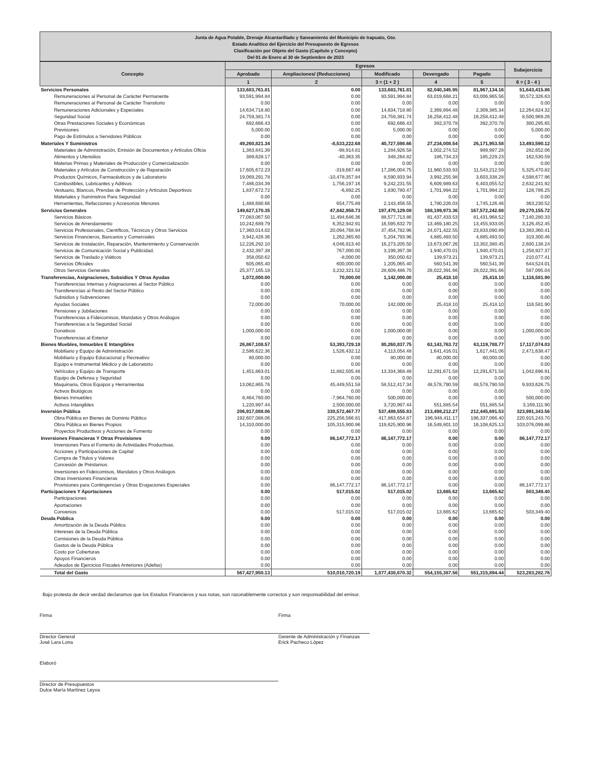Junta de Agua Potable, Drenaje Alcantarillado y Saneamiento del Municipio de Irapuato, Gto.
Estado Analítico del Ejercicio del Presupuesto de Egresos
Clasificación por Objeto del Gasto (Capítulo y Concepto)
Del 01 de Enero al 30 de Septiembre de 2023
| Concepto | Egresos | | | | | Subejercicio |
| --- | --- | --- | --- | --- | --- | --- |
| | Aprobado | Ampliaciones/ (Reducciones) | Modificado | Devengado | Pagado | |
| | 1 | 2 | 3 = (1 + 2 ) | 4 | 5 | 6 = ( 3 - 4 ) |
| Servicios Personales | 133,683,761.81 | 0.00 | 133,683,761.81 | 82,040,345.95 | 81,967,134.16 | 51,643,415.86 |
| Remuneraciones al Personal de Carácter Permanente | 93,591,994.84 | 0.00 | 93,591,994.84 | 63,019,668.21 | 63,006,965.56 | 30,572,326.63 |
| Remuneraciones al Personal de Carácter Transitorio | 0.00 | 0.00 | 0.00 | 0.00 | 0.00 | 0.00 |
| Remuneraciones Adicionales y Especiales | 14,634,718.80 | 0.00 | 14,634,718.80 | 2,369,894.48 | 2,309,385.34 | 12,264,824.32 |
| Seguridad Social | 24,759,381.74 | 0.00 | 24,759,381.74 | 16,258,412.48 | 16,258,412.48 | 8,500,969.26 |
| Otras Prestaciones Sociales y Económicas | 692,666.43 | 0.00 | 692,666.43 | 392,370.78 | 392,370.78 | 300,295.65 |
| Previsiones | 5,000.00 | 0.00 | 5,000.00 | 0.00 | 0.00 | 5,000.00 |
| Pago de Estímulos a Servidores Públicos | 0.00 | 0.00 | 0.00 | 0.00 | 0.00 | 0.00 |
| Materiales Y Suministros | 49,260,821.34 | -8,533,222.68 | 40,727,598.66 | 27,234,008.54 | 26,171,953.58 | 13,493,590.12 |
| Materiales de Administración, Emisión de Documentos y Artículos Oficia | 1,383,841.39 | -98,914.81 | 1,284,926.58 | 1,002,274.52 | 989,997.28 | 282,652.06 |
| Alimentos y Utensilios | 389,628.17 | -40,363.35 | 349,264.82 | 186,734.23 | 185,229.23 | 162,530.59 |
| Materias Primas y Materiales de Producción y Comercialización | 0.00 | 0.00 | 0.00 | 0.00 | 0.00 | 0.00 |
| Materiales y Artículos de Construcción y de Reparación | 17,605,672.23 | -319,667.48 | 17,286,004.75 | 11,960,533.93 | 11,543,212.59 | 5,325,470.82 |
| Productos Químicos, Farmacéuticos y de Laboratorio | 19,069,291.78 | -10,478,357.84 | 8,590,933.94 | 3,992,255.98 | 3,603,338.28 | 4,598,677.96 |
| Combustibles, Lubricantes y Aditivos | 7,486,034.39 | 1,756,197.16 | 9,242,231.55 | 6,609,989.63 | 6,403,055.52 | 2,632,241.92 |
| Vestuario, Blancos, Prendas de Protección y Artículos Deportivos | 1,837,672.72 | -6,892.25 | 1,830,780.47 | 1,701,994.22 | 1,701,994.22 | 128,786.25 |
| Materiales y Suministros Para Seguridad | 0.00 | 0.00 | 0.00 | 0.00 | 0.00 | 0.00 |
| Herramientas, Refacciones y Accesorios Menores | 1,488,680.66 | 654,775.89 | 2,143,456.55 | 1,780,226.03 | 1,745,126.46 | 363,230.52 |
| Servicios Generales | 149,627,170.35 | 47,842,958.73 | 197,470,129.08 | 168,199,973.36 | 167,572,242.68 | 29,270,155.72 |
| Servicios Básicos | 77,083,067.50 | 11,494,646.36 | 88,577,713.86 | 81,437,433.53 | 81,431,968.52 | 7,140,280.33 |
| Servicios de Arrendamiento | 10,242,689.79 | 6,352,942.91 | 16,595,632.70 | 13,469,180.25 | 13,455,933.05 | 3,126,452.45 |
| Servicios Profesionales, Científicos, Técnicos y Otros Servicios | 17,360,014.02 | 20,094,768.94 | 37,454,782.96 | 24,071,422.55 | 23,833,090.89 | 13,383,360.41 |
| Servicios Financieros, Bancarios y Comerciales | 3,942,428.36 | 1,262,365.60 | 5,204,793.96 | 4,885,493.50 | 4,885,493.50 | 319,300.46 |
| Servicios de Instalación, Reparación, Mantenimiento y Conservación | 12,226,292.10 | 4,046,913.40 | 16,273,205.50 | 13,673,067.26 | 13,302,380.45 | 2,600,138.24 |
| Servicios de Comunicación Social y Publicidad. | 2,432,397.38 | 767,000.00 | 3,199,397.38 | 1,940,470.01 | 1,940,470.01 | 1,258,927.37 |
| Servicios de Traslado y Viáticos | 358,050.62 | -8,000.00 | 350,050.62 | 139,973.21 | 139,973.21 | 210,077.41 |
| Servicios Oficiales | 605,065.40 | 600,000.00 | 1,205,065.40 | 560,541.39 | 560,541.39 | 644,524.01 |
| Otros Servicios Generales | 25,377,165.18 | 3,232,321.52 | 28,609,486.70 | 28,022,391.66 | 28,022,391.66 | 587,095.04 |
| Transferencias, Asignaciones, Subsidios Y Otras Ayudas | 1,072,000.00 | 70,000.00 | 1,142,000.00 | 25,418.10 | 25,418.10 | 1,116,581.90 |
| Transferencias Internas y Asignaciones al Sector Público | 0.00 | 0.00 | 0.00 | 0.00 | 0.00 | 0.00 |
| Transferencias al Resto del Sector Público | 0.00 | 0.00 | 0.00 | 0.00 | 0.00 | 0.00 |
| Subsidios y Subvenciones | 0.00 | 0.00 | 0.00 | 0.00 | 0.00 | 0.00 |
| Ayudas Sociales | 72,000.00 | 70,000.00 | 142,000.00 | 25,418.10 | 25,418.10 | 116,581.90 |
| Pensiones y Jubilaciones | 0.00 | 0.00 | 0.00 | 0.00 | 0.00 | 0.00 |
| Transferencias a Fideicomisos, Mandatos y Otros Análogos | 0.00 | 0.00 | 0.00 | 0.00 | 0.00 | 0.00 |
| Transferencias a la Seguridad Social | 0.00 | 0.00 | 0.00 | 0.00 | 0.00 | 0.00 |
| Donativos | 1,000,000.00 | 0.00 | 1,000,000.00 | 0.00 | 0.00 | 1,000,000.00 |
| Transferencias al Exterior | 0.00 | 0.00 | 0.00 | 0.00 | 0.00 | 0.00 |
| Bienes Muebles, Inmuebles E Intangibles | 26,867,108.57 | 53,393,729.18 | 80,260,837.75 | 63,143,763.72 | 63,119,788.77 | 17,117,074.03 |
| Mobiliario y Equipo de Administración | 2,586,622.36 | 1,526,432.12 | 4,113,054.48 | 1,641,416.01 | 1,617,441.06 | 2,471,638.47 |
| Mobiliario y Equipo Educacional y Recreativo | 80,000.00 | 0.00 | 80,000.00 | 80,000.00 | 80,000.00 | 0.00 |
| Equipo e Instrumental Médico y de Laboratorio | 0.00 | 0.00 | 0.00 | 0.00 | 0.00 | 0.00 |
| Vehículos y Equipo de Transporte | 1,451,863.01 | 11,882,505.48 | 13,334,368.49 | 12,291,671.58 | 12,291,671.58 | 1,042,696.91 |
| Equipo de Defensa y Seguridad | 0.00 | 0.00 | 0.00 | 0.00 | 0.00 | 0.00 |
| Maquinaria, Otros Equipos y Herramientas | 13,062,865.76 | 45,449,551.58 | 58,512,417.34 | 48,578,790.59 | 48,578,790.59 | 9,933,626.75 |
| Activos Biológicos | 0.00 | 0.00 | 0.00 | 0.00 | 0.00 | 0.00 |
| Bienes Inmuebles | 8,464,760.00 | -7,964,760.00 | 500,000.00 | 0.00 | 0.00 | 500,000.00 |
| Activos Intangibles | 1,220,997.44 | 2,500,000.00 | 3,720,997.44 | 551,885.54 | 551,885.54 | 3,169,111.90 |
| Inversión Pública | 206,917,088.06 | 330,572,467.77 | 537,489,555.83 | 213,498,212.27 | 212,445,691.53 | 323,991,343.56 |
| Obra Pública en Bienes de Dominio Público | 192,607,088.06 | 225,256,566.81 | 417,863,654.87 | 196,948,411.17 | 196,337,066.40 | 220,915,243.70 |
| Obra Pública en Bienes Propios | 14,310,000.00 | 105,315,900.96 | 119,625,900.96 | 16,549,801.10 | 16,108,625.13 | 103,076,099.86 |
| Proyectos Productivos y Acciones de Fomento | 0.00 | 0.00 | 0.00 | 0.00 | 0.00 | 0.00 |
| Inversiones Financieras Y Otras Provisiones | 0.00 | 86,147,772.17 | 86,147,772.17 | 0.00 | 0.00 | 86,147,772.17 |
| Inversiones Para el Fomento de Actividades Productivas. | 0.00 | 0.00 | 0.00 | 0.00 | 0.00 | 0.00 |
| Acciones y Participaciones de Capital | 0.00 | 0.00 | 0.00 | 0.00 | 0.00 | 0.00 |
| Compra de Títulos y Valores | 0.00 | 0.00 | 0.00 | 0.00 | 0.00 | 0.00 |
| Concesión de Préstamos | 0.00 | 0.00 | 0.00 | 0.00 | 0.00 | 0.00 |
| Inversiones en Fideicomisos, Mandatos y Otros Análogos | 0.00 | 0.00 | 0.00 | 0.00 | 0.00 | 0.00 |
| Otras Inversiones Financieras | 0.00 | 0.00 | 0.00 | 0.00 | 0.00 | 0.00 |
| Provisiones para Contingencias y Otras Erogaciones Especiales | 0.00 | 86,147,772.17 | 86,147,772.17 | 0.00 | 0.00 | 86,147,772.17 |
| Participaciones Y Aportaciones | 0.00 | 517,015.02 | 517,015.02 | 13,665.62 | 13,665.62 | 503,349.40 |
| Participaciones | 0.00 | 0.00 | 0.00 | 0.00 | 0.00 | 0.00 |
| Aportaciones | 0.00 | 0.00 | 0.00 | 0.00 | 0.00 | 0.00 |
| Convenios | 0.00 | 517,015.02 | 517,015.02 | 13,665.62 | 13,665.62 | 503,349.40 |
| Deuda Pública | 0.00 | 0.00 | 0.00 | 0.00 | 0.00 | 0.00 |
| Amortización de la Deuda Pública | 0.00 | 0.00 | 0.00 | 0.00 | 0.00 | 0.00 |
| Intereses de la Deuda Pública | 0.00 | 0.00 | 0.00 | 0.00 | 0.00 | 0.00 |
| Comisiones de la Deuda Pública | 0.00 | 0.00 | 0.00 | 0.00 | 0.00 | 0.00 |
| Gastos de la Deuda Pública | 0.00 | 0.00 | 0.00 | 0.00 | 0.00 | 0.00 |
| Costo por Coberturas | 0.00 | 0.00 | 0.00 | 0.00 | 0.00 | 0.00 |
| Apoyos Financieros | 0.00 | 0.00 | 0.00 | 0.00 | 0.00 | 0.00 |
| Adeudos de Ejercicios Fiscales Anteriores (Adefas) | 0.00 | 0.00 | 0.00 | 0.00 | 0.00 | 0.00 |
| Total del Gasto | 567,427,950.13 | 510,010,720.19 | 1,077,438,670.32 | 554,155,387.56 | 551,315,894.44 | 523,283,282.76 |
Bajo protesta de decir verdad declaramos que los Estados Financieros y sus notas, son razonablemente correctos y son responsabilidad del emisor.
Firma
Director General
José Lara Lona
Firma
Gerente de Administración y Finanzas
Erick Pacheco López
Elaboró
Director de Presupuestos
Dulce María Martínez Leyva